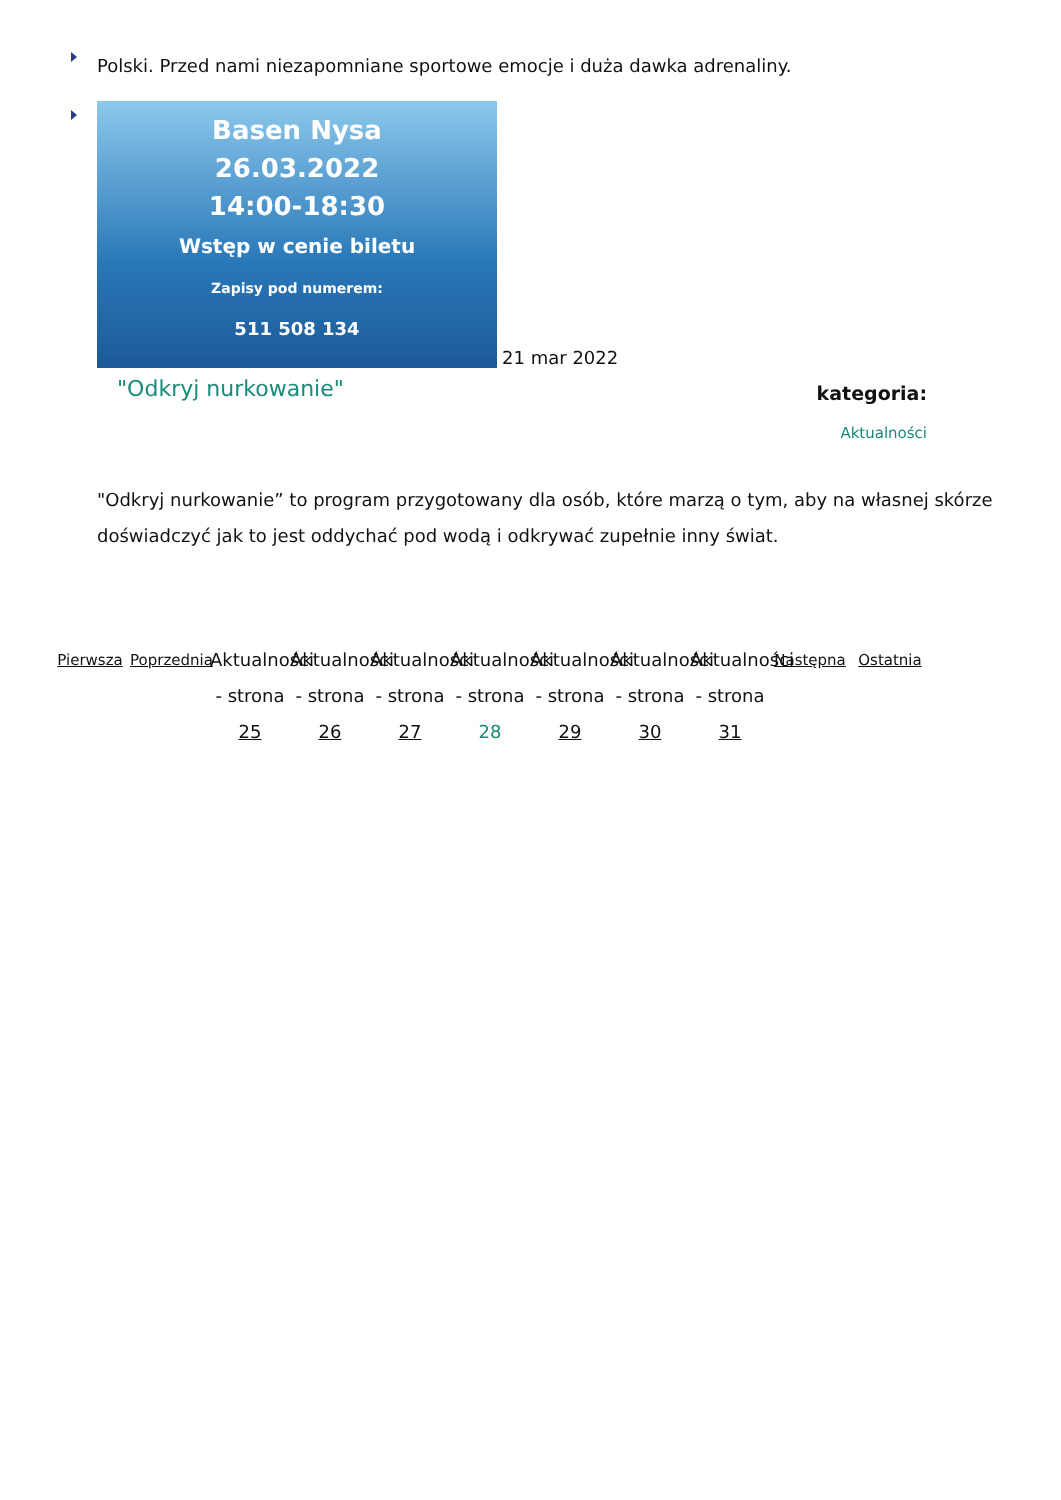Polski. Przed nami niezapomniane sportowe emocje i duża dawka adrenaliny.
Basen Nysa
26.03.2022
14:00-18:30
Wstęp w cenie biletu
Zapisy pod numerem:
511 508 134
21 mar 2022
"Odkryj nurkowanie"
kategoria:
Aktualności
"Odkryj nurkowanie” to program przygotowany dla osób, które marzą o tym, aby na własnej skórze doświadczyć jak to jest oddychać pod wodą i odkrywać zupełnie inny świat.
Pierwsza Poprzednia
Aktualności - strona 25
Aktualności - strona 26
Aktualności - strona 27
Aktualności - strona 28
Aktualności - strona 29
Aktualności - strona 30
Aktualności - strona 31
Następna Ostatnia